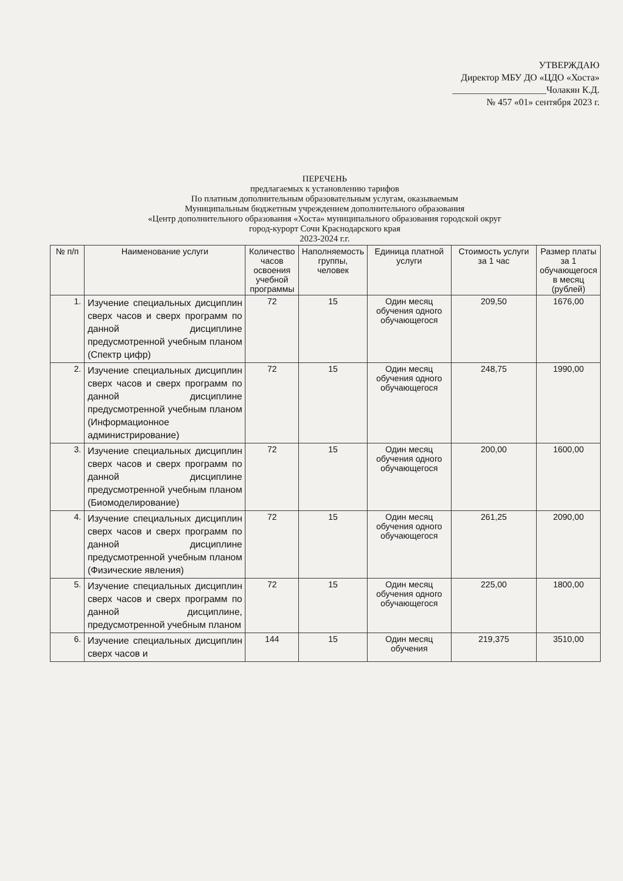УТВЕРЖДАЮ
Директор МБУ ДО «ЦДО «Хоста»
____________________Чолакян К.Д.
№ 457 «01» сентября 2023 г.
ПЕРЕЧЕНЬ
предлагаемых к установлению тарифов
По платным дополнительным образовательным услугам, оказываемым
Муниципальным бюджетным учреждением дополнительного образования
«Центр дополнительного образования «Хоста» муниципального образования городской округ
город-курорт Сочи Краснодарского края
2023-2024 г.г.
| № п/п | Наименование услуги | Количество часов освоения учебной программы | Наполняемость группы, человек | Единица платной услуги | Стоимость услуги за 1 час | Размер платы за 1 обучающегося в месяц (рублей) |
| --- | --- | --- | --- | --- | --- | --- |
| 1. | Изучение специальных дисциплин сверх часов и сверх программ по данной дисциплине предусмотренной учебным планом (Спектр цифр) | 72 | 15 | Один месяц обучения одного обучающегося | 209,50 | 1676,00 |
| 2. | Изучение специальных дисциплин сверх часов и сверх программ по данной дисциплине предусмотренной учебным планом (Информационное администрирование) | 72 | 15 | Один месяц обучения одного обучающегося | 248,75 | 1990,00 |
| 3. | Изучение специальных дисциплин сверх часов и сверх программ по данной дисциплине предусмотренной учебным планом (Биомоделирование) | 72 | 15 | Один месяц обучения одного обучающегося | 200,00 | 1600,00 |
| 4. | Изучение специальных дисциплин сверх часов и сверх программ по данной дисциплине предусмотренной учебным планом (Физические явления) | 72 | 15 | Один месяц обучения одного обучающегося | 261,25 | 2090,00 |
| 5. | Изучение специальных дисциплин сверх часов и сверх программ по данной дисциплине, предусмотренной учебным планом | 72 | 15 | Один месяц обучения одного обучающегося | 225,00 | 1800,00 |
| 6. | Изучение специальных дисциплин сверх часов и | 144 | 15 | Один месяц обучения | 219,375 | 3510,00 |